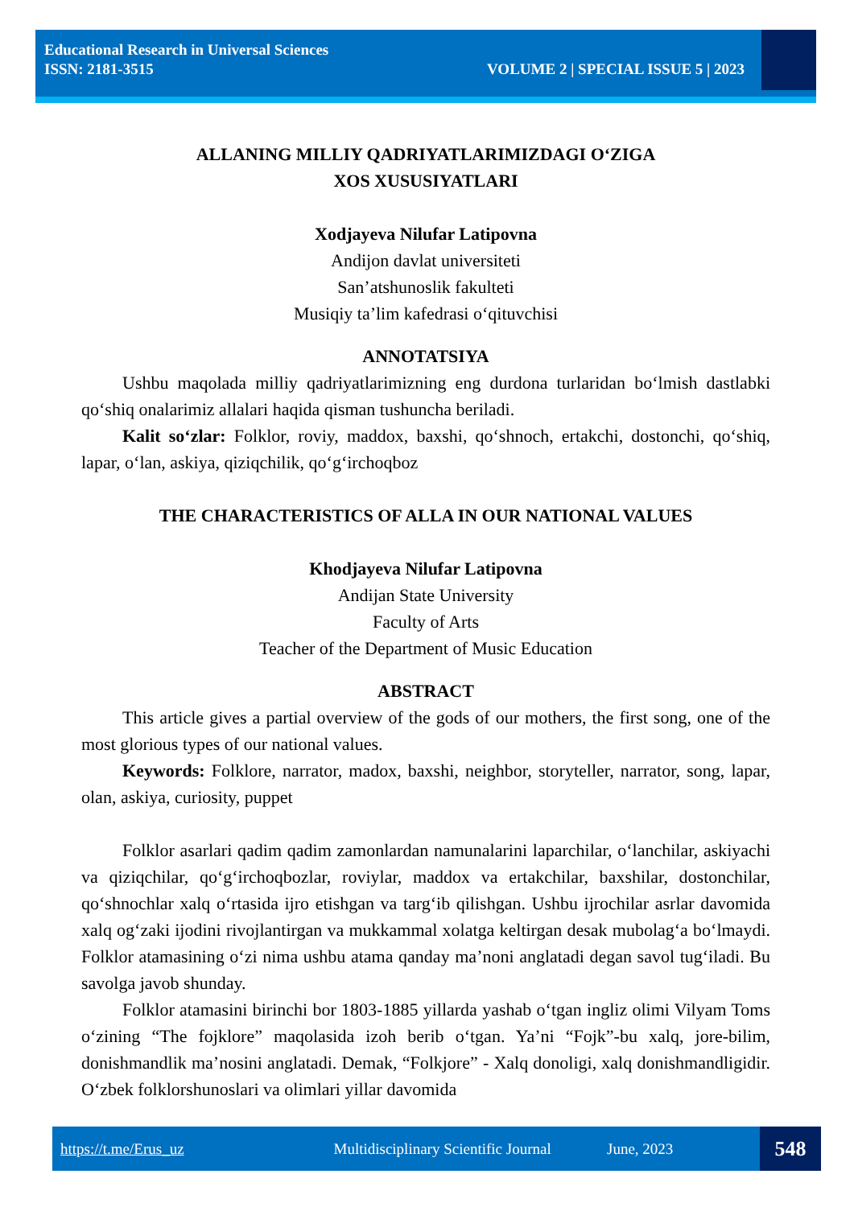Educational Research in Universal Sciences
ISSN: 2181-3515 VOLUME 2 | SPECIAL ISSUE 5 | 2023
ALLANING MILLIY QADRIYATLARIMIZDAGI O‘ZIGA
XOS XUSUSIYATLARI
Xodjayeva Nilufar Latipovna
Andijon davlat universiteti
San’atshunoslik fakulteti
Musiqiy ta’lim kafedrasi o‘qituvchisi
ANNOTATSIYA
Ushbu maqolada milliy qadriyatlarimizning eng durdona turlaridan bo‘lmish dastlabki qo‘shiq onalarimiz allalari haqida qisman tushuncha beriladi.
Kalit so‘zlar: Folklor, roviy, maddox, baxshi, qo‘shnoch, ertakchi, dostonchi, qo‘shiq, lapar, o‘lan, askiya, qiziqchilik, qo‘g‘irchoqboz
THE CHARACTERISTICS OF ALLA IN OUR NATIONAL VALUES
Khodjayeva Nilufar Latipovna
Andijan State University
Faculty of Arts
Teacher of the Department of Music Education
ABSTRACT
This article gives a partial overview of the gods of our mothers, the first song, one of the most glorious types of our national values.
Keywords: Folklore, narrator, madox, baxshi, neighbor, storyteller, narrator, song, lapar, olan, askiya, curiosity, puppet
Folklor asarlari qadim qadim zamonlardan namunalarini laparchilar, o‘lanchilar, askiyachi va qiziqchilar, qo‘g‘irchoqbozlar, roviylar, maddox va ertakchilar, baxshilar, dostonchilar, qo‘shnochlar xalq o‘rtasida ijro etishgan va targ‘ib qilishgan. Ushbu ijrochilar asrlar davomida xalq og‘zaki ijodini rivojlantirgan va mukkammal xolatga keltirgan desak mubolag‘a bo‘lmaydi. Folklor atamasining o‘zi nima ushbu atama qanday ma’noni anglatadi degan savol tug‘iladi. Bu savolga javob shunday.
Folklor atamasini birinchi bor 1803-1885 yillarda yashab o‘tgan ingliz olimi Vilyam Toms o‘zining “The fojklore” maqolasida izoh berib o‘tgan. Ya’ni “Fojk”-bu xalq, jore-bilim, donishmandlik ma’nosini anglatadi. Demak, “Folkjore” - Xalq donoligi, xalq donishmandligidir. O‘zbek folklorshunoslari va olimlari yillar davomida
https://t.me/Erus_uz Multidisciplinary Scientific Journal June, 2023 548